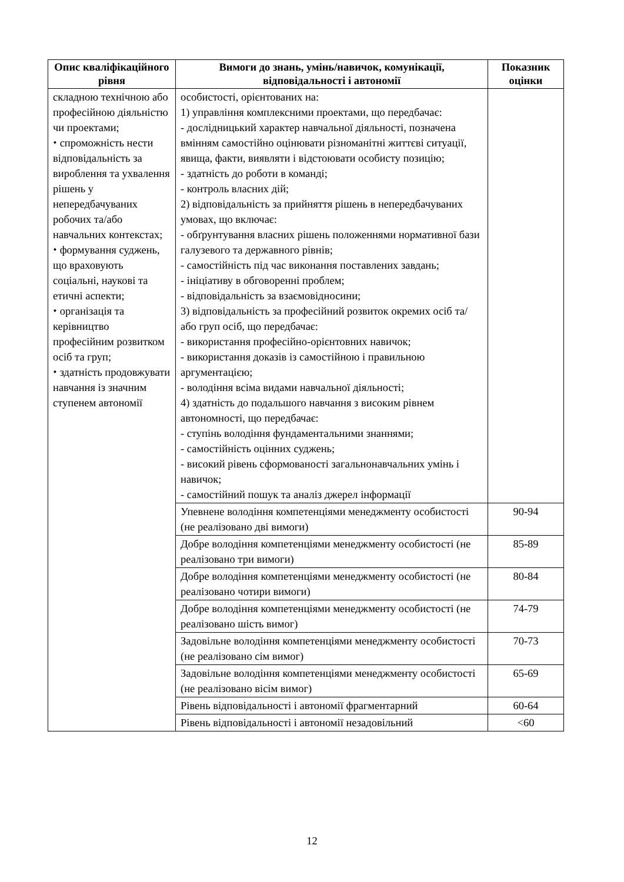| Опис кваліфікаційного рівня | Вимоги до знань, умінь/навичок, комунікації, відповідальності і автономії | Показник оцінки |
| --- | --- | --- |
| складною технічною або професійною діяльністю чи проектами; ⬩ спроможність нести відповідальність за вироблення та ухвалення рішень у непередбачуваних робочих та/або навчальних контекстах; ⬩ формування суджень, що враховують соціальні, наукові та етичні аспекти; ⬩ організація та керівництво професійним розвитком осіб та груп; ⬩ здатність продовжувати навчання із значним ступенем автономії | особистості, орієнтованих на: 1) управління комплексними проектами, що передбачає: - дослідницький характер навчальної діяльності, позначена вмінням самостійно оцінювати різноманітні життєві ситуації, явища, факти, виявляти і відстоювати особисту позицію; - здатність до роботи в команді; - контроль власних дій; 2) відповідальність за прийняття рішень в непередбачуваних умовах, що включає: - обґрунтування власних рішень положеннями нормативної бази галузевого та державного рівнів; - самостійність під час виконання поставлених завдань; - ініціативу в обговоренні проблем; - відповідальність за взаємовідносини; 3) відповідальність за професійний розвиток окремих осіб та/або груп осіб, що передбачає: - використання професійно-орієнтовних навичок; - використання доказів із самостійною і правильною аргументацією; - володіння всіма видами навчальної діяльності; 4) здатність до подальшого навчання з високим рівнем автономності, що передбачає: - ступінь володіння фундаментальними знаннями; - самостійність оцінних суджень; - високий рівень сформованості загальнонавчальних умінь і навичок; - самостійний пошук та аналіз джерел інформації | |
| | Упевнене володіння компетенціями менеджменту особистості (не реалізовано дві вимоги) | 90-94 |
| | Добре володіння компетенціями менеджменту особистості (не реалізовано три вимоги) | 85-89 |
| | Добре володіння компетенціями менеджменту особистості (не реалізовано чотири вимоги) | 80-84 |
| | Добре володіння компетенціями менеджменту особистості (не реалізовано шість вимог) | 74-79 |
| | Задовільне володіння компетенціями менеджменту особистості (не реалізовано сім вимог) | 70-73 |
| | Задовільне володіння компетенціями менеджменту особистості (не реалізовано вісім вимог) | 65-69 |
| | Рівень відповідальності і автономії фрагментарний | 60-64 |
| | Рівень відповідальності і автономії незадовільний | <60 |
12